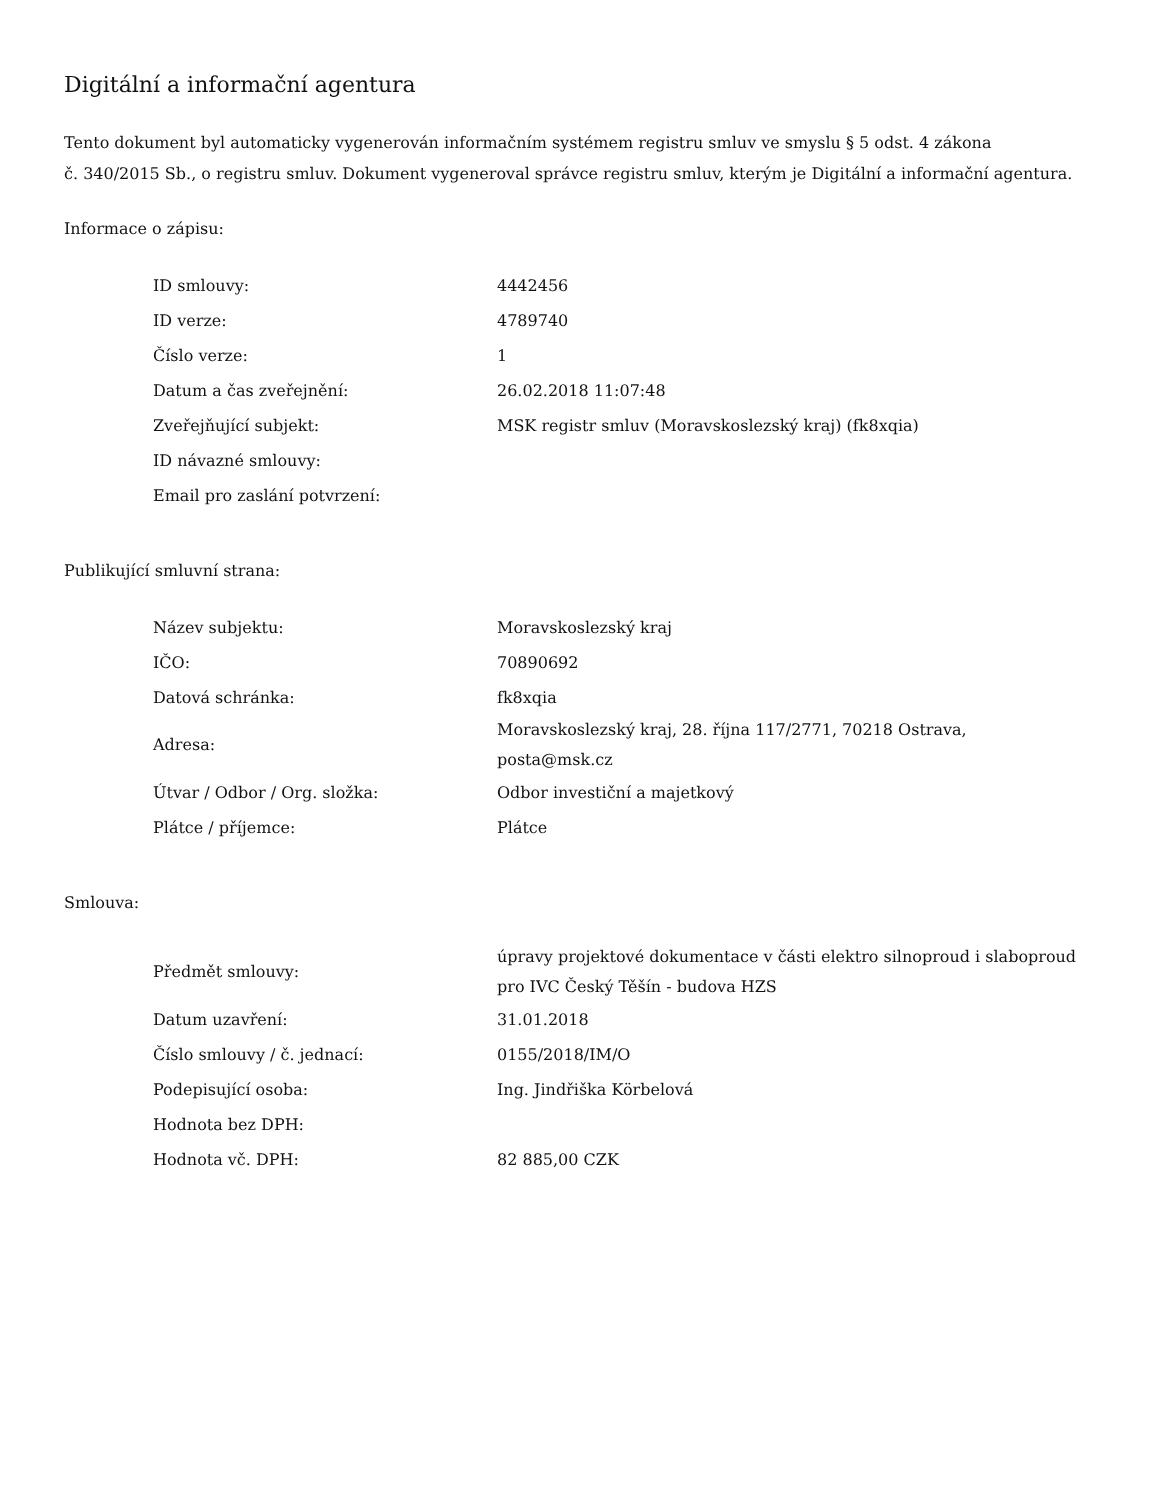Digitální a informační agentura
Tento dokument byl automaticky vygenerován informačním systémem registru smluv ve smyslu § 5 odst. 4 zákona
č. 340/2015 Sb., o registru smluv. Dokument vygeneroval správce registru smluv, kterým je Digitální a informační agentura.
Informace o zápisu:
| ID smlouvy: | 4442456 |
| ID verze: | 4789740 |
| Číslo verze: | 1 |
| Datum a čas zveřejnění: | 26.02.2018 11:07:48 |
| Zveřejňující subjekt: | MSK registr smluv (Moravskoslezský kraj) (fk8xqia) |
| ID návazné smlouvy: | |
| Email pro zaslání potvrzení: | |
Publikující smluvní strana:
| Název subjektu: | Moravskoslezský kraj |
| IČO: | 70890692 |
| Datová schránka: | fk8xqia |
| Adresa: | Moravskoslezský kraj, 28. října 117/2771, 70218 Ostrava, posta@msk.cz |
| Útvar / Odbor / Org. složka: | Odbor investiční a majetkový |
| Plátce / příjemce: | Plátce |
Smlouva:
| Předmět smlouvy: | úpravy projektové dokumentace v části elektro silnoproud i slaboproud pro IVC Český Těšín - budova HZS |
| Datum uzavření: | 31.01.2018 |
| Číslo smlouvy / č. jednací: | 0155/2018/IM/O |
| Podepisující osoba: | Ing. Jindřiška Körbelová |
| Hodnota bez DPH: | |
| Hodnota vč. DPH: | 82 885,00 CZK |